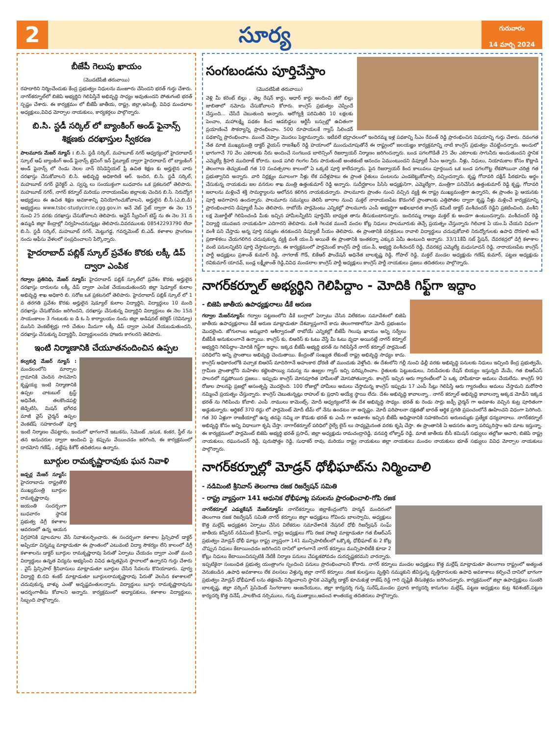2 సూర్య
గురువారం
14 మార్చి 2024
బీజేపీ గెలుపు ఖాయం
(మొదటిపేజీ తరువాయి)
రహదారిని నిర్మించేందుకు కేంద్ర ప్రభుత్వం నిధులను మంజూరు చేసిందని భరత్ గుర్తు చేశారు. నాగర్‌కర్నూల్‌లో బిజెపి అభ్యర్థిని గెలిపిస్తేనే అభివృద్ధి సాధ్యం అవుతుందని పోతుగంటి భరత్ స్పష్టం చేశారు. ఈ కార్యక్రమం లో బీజేపీ జాతీయ, రాష్ట్ర, జిల్లా,అసెంబ్లీ, వివిధ మండలాల అధ్యక్షులు,వివిధ మోర్చాల నాయకులు, కార్యకర్తలు పాల్గొన్నారు.
బి.సి. స్టడీ సర్కిల్ లో బ్యాంకింగ్ అండ్ ఫైనాన్స్ శిక్షణకు దరఖాస్తుల స్వీకరణ
పాలమూరు మేజర్ న్యూస్ : బి.సి. స్టడీ సర్కిల్, మహబూబ్ నగర్ ఆధ్వర్యంలో హైదరాబాద్ స్కూల్ ఆఫ్ బ్యాంకింగ్ అండ్ ఫైనాన్స్ ట్రెనింగ్ ఇన్ స్టిట్యూట్ ద్వారా హైదరాబాద్ లో బ్యాంకింగ్ అండ్ ఫైనాన్స్ లో రెండు నెలల నాన్ రెసిడెన్షియల్ ఫ్రీ ఉచిత శిక్షణ కు అర్హులైన వారు దరఖాస్తు చేసుకోవాలని బి.సి. అభివృద్ధి అధికారిణి ఆర్. ఇందిర, బి.సి. స్టడీ సర్కిల్, మహబూబ్ నగర్ డైరెక్టర్ ఎ. స్వప్న లు సంయుక్తంగా బుధవారం ఒక ప్రకటనలో తెలిపారు. మహబూబ్ నగర్, నాగర్ కర్నూల్ మరియు నారాయణపేట జిల్లాలకు చెందిన బి.సి. నిరుద్యోగ అభ్యర్థులు ఈ ఉచిత శిక్షణ అవకాశాన్ని వినియోగించుకోవాలని, అర్హులైన బీ.సీ.(ఎ,బి,డి) అభ్యర్థులు www.tsbc-studycircle.cgg.gov.in అనే వెబ్ సైట్ ద్వారా ఈ నెల 15 నుంచి 25 వరకు దరఖాస్తు చేసుకోవాలని తెలిపారు. ఆన్లైన్ స్క్రీనింగ్ టెస్ట్ ను ఈ నెల 31 న ఉమ్మడి జిల్లా కేంద్రాల్లో నిర్వహించనున్నట్లు తెలిపారు.వివరములకు 08542293790 లేదా బి.సి. స్టడీ సర్కిల్, మహబూబ్ నగర్, మెట్టుగడ్డ, గవర్నమెంట్ బి.ఎడ్. కళాశాల ప్రాంగణం నందు ఆఫీసు వేళలలో సంప్రదించాలని పేర్కొన్నారు.
హైదరాబాద్ పబ్లిక్ స్కూల్ ప్రవేశం కొరకు లక్కీ డిప్ ద్వారా ఎంపిక
గద్వాల ప్రతినిధి, మేజర్ న్యూస్: హైదరాబాద్ పబ్లిక్ స్కూల్‌లో ప్రవేశం కొరకు అర్హులైన దరఖాస్తు దారులను లక్కీ డిప్ ద్వారా ఎంపిక చేయబడుతుందని జిల్లా షెడ్యూల్ కులాల అభివృద్ధి శాఖ అధికారి బి. సరోజ ఒక ప్రకటనలో తెలిపారు. హైదరాబాద్ పబ్లిక్ స్కూల్ లో 1 వ తరగతి ప్రవేశం కొరకు అర్హులైన షెడ్యూల్ కులాల విద్యార్థిని, విద్యార్థులు 10 మంది దరఖాస్తు చేసుకోవడం జరిగిందని, దరఖాస్తు చేసుకున్న విద్యార్థిని విద్యార్థులు ఈ నెల 15న సాయంకాలం 3 గంటలకు ఐ డి ఓ సి కార్యాలయం నందు జిల్లా అడిషనల్ కలెక్టర్ (రెవిన్యూ) ముసిని వెంకటేశ్వర్లు గారి చేతుల మీదుగా లక్కీ డిప్ ద్వారా ఎంపిక చేయబడుతుందని, దరఖాస్తు చేసుకున్న విద్యార్థినీ, విద్యార్థులందరు హాజరు కాగలరని తెలిపారు.
ఇంటి నిర్మాణానికి చేయూతనందించిన ఉప్పల
కల్వకుర్తి మేజర్ న్యూస్ : మండలంలోని మార్చాల గ్రామానికి చెందిన సానమోని కృష్ణయ్య ఇంటి నిర్మాణానికి ఉప్పల చాటబుల్ ట్రస్ట్ అధినేత, తలకొండపల్లి జెడ్పిటిసి, మిషన్ భగీరథ మాజీ వైస్ చైర్మన్ ఉప్పల వెంకటేష్ సహకారంతో పూర్తి ఇంటి నిర్మాణం చేపట్టారు, ఇందులో భాగంగానే ఇటుకను, సిమెంట్ ,ఇసుక, కంకర, స్టీల్ ను తన అనుచరుల ద్వారా అందించి పై కప్పును వేయించడం జరిగింది, ఈ కార్యక్రమంలో దారమోని గణేష్ , వట్టేపు కిశోర్ తదితరులు ఉన్నారు.
బూర్గుల రామకృష్ణారావుకు ఘన నివాళి
జడ్చర్ల మేజర్ న్యూస్: హైదరాబాదు రాష్ట్రతొలి ముఖ్యమంత్రి బూర్గుల రామకృష్ణారావు జయంతి సందర్భంగా బుధవారం స్థానిక ప్రభుత్వ డిగ్రీ కళాశాల ఆవరణలో ఉన్న ఆయన విగ్రహానికి పూలమాల వేసి నివాళులర్పించారు. ఈ సందర్భంగా కళాశాల ప్రిన్సిపాల్ డాక్టర్ అప్పియా చిన్నమ్మ మాట్లాడుతూ ఈ ప్రాంతంలో ఎటువంటి విద్యా సౌకర్యం లేని కాలంలో డిగ్రీ కళాశాలను డాక్టర్ బూర్గుల రామకృష్ణారావు పేరుతో ఏర్పాటు చేయడం ద్వారా ఎంతో మంది విద్యార్థులు ఉన్నత విద్యను అభ్యసించి వివిధ ఉన్నతమైన స్థానాలలో ఉన్నారని గుర్తు చేశారు . వైస్ ప్రిన్సిపాల్ శ్రీనివాసులు మాట్లాడుతూ బూర్గుల చేసిన సేవలను కొనియాడారు. పూర్వ విద్యార్థి బి.రవి శంకర్ మాట్లాడుతూ బూర్గులరామకృష్ణారావు పేరుతో వెలసిన కళాశాలలో చదువుకున్న వాళ్ళు ఎంతో అదృష్టవంతులన్నారు. విద్యార్థులు బూర్గు రామకృష్ణారావును ఆదర్శంగాతీసు కోవాలని అన్నారు. కార్యక్రమంలో అధ్యాపకులు, కళాశాల విద్యార్థులు, సిబ్బంది పాల్గొన్నారు.
సంగబండను పూర్తిచేస్తాం
(మొదటిపేజీ తరువాయి)
వెళ్లి మీ కరెంట్ బిల్లు , తెల్ల రేషన్ కార్డు, ఆధార్ కార్డు అందించి జీరో బిల్లు జాబితాలో నమోదు చేసుకోవాలని కోరారు. కాంగ్రెస్ ప్రభుత్వం చెప్పిందే చేస్తుంది... చేసేదే చెబుతుంది అన్నారు. ఆరోగ్యశ్రీ పరిమితిని 10 లక్షలకు పెంచాం, మహాలక్ష్మి పథకం కింద ఆడబిడ్డలు ఆర్టీసీ బస్సుల్లో ఉచితంగా ప్రయాణించే సౌకర్యాన్ని ప్రారంభించాం. 500 రూపాయలకే గ్యాస్ సిలిండర్ పథకాన్ని ప్రారంభించాం. ముందే చెప్పాం మొదలు పెట్టామన్నారు. ఇటీవలే భద్రాచలంలో ఇందిరమ్మ ఇళ్ల పథకాన్ని సీఎం రేవంత్ రెడ్డి ప్రారంభించిన విషయాన్ని గుర్తు చేశారు. దివంగత నేత మాజీ ముఖ్యమంత్రి డాక్టర్ వైయస్ రాజశేఖర్ రెడ్డి హయాంలో ముందుచూపుతోనే ఈ రాష్ట్రంలో జలయజ్ఞం కార్యక్రమాన్ని నాటి కాంగ్రెస్ ప్రభుత్వం చేపట్టిందన్నారు. అందులో భాగంగానే 70 వేల ఎకరాలకు నీరు అందించే సంగబండ బాలెన్సింగ్ రిజర్వాయర్ నిర్మాణం జరిగిందన్నారు. బండ పగలగొడితే 25 వేల ఎకరాలకు సాగునీరు అందుతుందని స్థానిక ఎమ్మెల్యే శ్రీహరి ముదిరాజ్ కోరారు. బండ పగిలి గలగల నీరు పారుతుంటే అంతకంటే ఆనందం ఏముంటుందని డిప్యూటీ సీఎం అన్నారు. నీళ్లు, నిధులు, నియామకాల కోసం కొట్లాడి తెలంగాణ తెచ్చుకుంటే గత 10 సంవత్సరాల కాలంలో ఏ ఒక్కటి పూర్తి కాలేదన్నారు. పైన రిజర్వాయర్ కింద కాలువలు పూర్తయిన ఒక బండ పగలగొట్ట లేకపోయినా చరిత్ర గత ప్రభుత్వానిది అన్నారు. వారి నిర్లక్ష్యం మూలంగా నీళ్లు లేక పదేళ్లపాటు ఈ ప్రాంత రైతులు పంటలను ఎండబెట్టుకోవాల్సి వచ్చిందన్నారు. కృష్ణ గోదావరి దక్షిన్ పీఠభూమి అర్థం చేసుకున్న నాయకుడు జల వనరుల శాఖ మంత్రి ఉత్తంకుమార్ రెడ్డి అన్నారు. సుదీర్ఘకాలం పిసిసి అధ్యక్షునిగా, ఎమ్మెల్యేగా, మంత్రిగా పనిచేసిన ఉత్తంకుమార్ రెడ్డి కృష్ణ, గోదావరి జలాలను మళ్లించే శక్తి సామర్థ్యాలను ఆలోచన కలిగిన నాయకుడన్నారు. పాలమూరు ప్రాంతం నుంచి వచ్చిన వ్యక్తి ఈ రాష్ట్ర ముఖ్యమంత్రిగా ఉన్నారని, ఈ ప్రాంతం పై ఆయనకు పూర్తి అవగాహన ఉందన్నారు. పాలమూరు సమస్యలు తెలిసే జూరాల నుంచి మక్తల్ నారాయణపేట కొడంగల్ ప్రాంతాలకు ఎత్తిపోతల ద్వారా కృష్ణ నీళ్లు మళ్లించే కార్యక్రమాన్ని ప్రారంభించారని డిప్యూటీ సీఎం తెలిపారు. రాబోయే పార్లమెంటు ఎన్నికల్లో పాలమూరు ఎంపీ అభ్యర్థిగా అఖిలభారత కాంగ్రెస్ కమిటీ డాక్టర్ వంశీచందర్ రెడ్డిని ప్రకటించింది. వంశీని లక్ష మెజార్టీతో గెలిపించండి మీకు ఇచ్చిన హామీలన్నీటిని పూర్తిచేసే బాధ్యత తాను తీసుకుంటానన్నారు. ఇందిరమ్మ రాజ్యం మక్తల్ కు అండగా ఉంటుందన్నారు. వంశీచందర్ రెడ్డి విద్యార్థి యువజన నాయకుడిగా ఎదిగారని తెలిపారు. వంశీ గెలవక ముందే వందల కోట్ల నిధులు పాలమూరుకు తెచ్చే ప్రయత్నం చేస్తున్నారు గెలిచాక ఏ యం.పి చేయని విధంగా వంశీ పని చేస్తాడు అన్న పూర్తి నమ్మకం తనకుందని డిప్యూటీ సీయం తెలిపారు. ఈ ప్రాంతానికి పరిశ్రమలు రావాలి విద్యార్థులు చదువుకోవాలి నిరుద్యోగులకు ఉపాధి దొరకాలి అనే ప్రణాళికలు చేయగలిగిన చదువుకున్న వ్యక్తి వంశీ యం.పీ అయితే ఈ ప్రాంతానికి ఇంతకన్నా ఎక్కువ ఏమీ ఉంటుంది అన్నారు. 33/11కేవీ సబ్ స్టేషన్, దేవరకద్రలో డిగ్రీ కళాశాల వంటి పనులన్నిటిని పూర్తి చేస్తామన్నారు. ఈ కార్యక్రమంలో పార్లమెంట్ కాంగ్రెస్ పార్టీ యం.పీ, అభ్యర్థి వంశీచందర్ రెడ్డి, దేవరకద్ర ఎమ్మెల్యే మధుసూదన్ రెడ్డి, నారాయణపేట కాంగ్రెస్ పార్టీ అధ్యక్షులు ప్రశాంత్ కుమార్ రెడ్డి, నాగరాజ్ గౌడ్, బికేఆర్ ఫౌండేషన్ అధినేత బాలకృష్ణ రెడ్డి, గోపాల్ రెడ్డి, మక్తల్ మండల అధ్యక్షుడు గణేష్ కుమార్, పట్టణ అధ్యక్షుడు రవికుమార్ యాదవ్, బండ్ల లక్ష్మీకాంత్ రెడ్డి,వివిధ మండలాల కాంగ్రెస్ పార్టీ అధ్యక్షులు కాంగ్రెస్ పార్టీ నాయకులు ప్రజలు తదితరులు పాల్గొన్నారు.
నాగర్‌కర్నూల్ అభ్యర్థిని గెలిపిద్దాం - మోదికి గిఫ్ట్‌గా ఇద్దాం
- బిజెపి జాతీయ ఉపాధ్యక్షురాలు డీకే అరుణ
గద్వాల మేజర్‌న్యూస్: గద్వాల పట్టణంలోని డీకే బంగ్లాలో ఏర్పాటు చేసిన విలేకరుల సమావేశంలో బిజెపి జాతీయ ఉపాధ్యక్షురాలు డీకే అరుణ మాట్లాడుతూ దేశవ్యాప్తంగానే కాదు తెలంగాణాలోనూ మోదీ ప్రభంజనం మొదలైంది. జోగులాంబ అమ్మవారి ఆశీర్వాదంతో రాబోయే ఎన్నికల్లో బీజేపీ గెలుపు ఖాయం అన్ని సర్వేలు బీజేపీకి అనుకులంగానే ఉన్నాయి. కాంగ్రెస్ కు, బిఆరెస్ కు ఓటు వేస్తే మీ ఓటు వృధా అయినట్లే నాగర్ కర్నూల్ అభ్యర్థిని గెలిపిద్దాం–మోదికి గిఫ్ట్‌గా ఇద్దాం. ఇక్కడ బీజేపీ అభ్యర్థి భరత్ ను గెలిపిస్తేనే నాగర్ కర్నూల్ పార్లమెంట్ పరిధిలోని అన్ని ప్రాంతాలు అభివృద్ధి చెందుతాయి. కేంద్రంతో సంఖ్యత లేకుంటే రాష్ట్ర అభివృద్ధి సాధ్యం కాదు. కాంగ్రెస్ అధికారంలోకి వచ్చాక బిఆరెస్ మాదిరిగానే అహంకార ధోరణి తో ముందుకు వెళ్తోంది. ఈ దేశంలోని గల్లీ నుంచి ఢిల్లీ వరకు అభివృద్ధి పనులకు నిధులు ఇచ్చింది కేంద్ర ప్రభుత్వమే, గ్రామీణ ప్రాంతాల్లోని మహిళల కట్టెలపొయ్యి సమస్య ను ఉజ్వల గ్యాస్ ఇచ్చి పరిష్కరించాం. రైతులకు పెట్టుబడులు, నిరుపేదలకు రేషన్ బియ్యం ఇస్తున్నది మేమే, గత బిఆర్ఎస్ పాలనలో నష్టపోయిన ప్రజలు.. ఇప్పుడు కాంగ్రెస్ మోసపూరిత హామీలతో మోసపోతున్నారు. కాంగ్రెస్ ఇచ్చిన ఆరు గ్యారంటీలలో ఏ ఒక్క హామీకూడా అమలు చేయలేదు. కాంగ్రెస్ 90 రోజుల పాలనపై ప్రజల్లో అసంతృప్తి మొదలైంది. 100 రోజుల్లో హామీలు అమలు చేస్తామన్న కాంగ్రెస్ ఇప్పుడు 17 ఎంపీ సీట్లు గెలిపిస్తే ఆరు గ్యారంటీలు అమలు చేస్తామని మరోసారి నమ్మించే ప్రయత్నం చేస్తున్నారు. కాంగ్రెస్ చెబుతున్నట్లు రాహుల్ కు ప్రధాని అయ్యే స్థాయి లేదు. దేశం అభివృద్ధి కావాలన్నా.. నాగర్ కర్నూల్ అభివృద్ధి కావాలన్నా అక్కడ మోడీని ఇక్కడ భరత్ ను గెలిపించు కోవాలి. ఎంపీ .రాములు కామెంట్స్. మోదీ ఆధ్వర్యంలోనే ఈ దేశ అభివృద్ధి సాధ్యం. భరత్ కు రెండు సార్లు జడ్పీ చైర్మన్ గా అవకాశం వచ్చిన కుట్ర పూరితంగా అడ్డుకున్నారు. ఆర్టికల్ 370 రద్దు లో పార్లమెంట్ మోదీ టీమ్ లో నేను ఉండటం నా అదృష్టం. మోదీ పరిపాలనా దక్షతతో భారత్ ఆర్థిక ప్రగతి ప్రపంచంలోనే ఊహించని విధంగా పెరిగింది. గత 30 ఏళ్లుగా రాజకీయాల్లో ఉన్న తనపై నమ్మి నా కొడుకు భరత్ కు ఎంపీ గా అవకాశం ఇచ్చిన బీజేపీ అధిష్ఠానానికి సహకరించిన అరుణమ్మకు ప్రత్యేక ధన్యవాదాలు. నాగర్‌కర్నూల్ అభివృద్ధి కోసం అన్ని విధాలుగా కృషి చేస్తా. నాగార్‌కర్నూల్ పరిధిలో రైల్వే లైన్ లు సాధ్యమైనంత వరకు కృషి చేస్తా. ఈ ప్రాంతానికి ఏ అవసరం ఉన్నా పరిష్కరిస్తాం అని మాట ఇస్తున్నా. ఈ కార్యక్రమంలో పార్లమెంట్ బిజెపి అభ్యర్థి భరత్ ప్రసాద్, జిల్లా అధ్యక్షుడు రామచంద్రారెడ్డి, వనపర్తి లోక్నాథ్ రెడ్డి, మాజీ జాతీయ బీసీ కమిషన్ సభ్యులు తల్లోజు ఆచారి, బిజెపి రాష్ట్ర నాయకులు, రఘునందన్ రెడ్డి, పురుషోత్తం రెడ్డి, సుధాకర్ రావు, మరియు రాష్ట్ర నాయకులు జిల్లా నాయకులు మండల నాయకులు భూత్ సభ్యులు వివిధ మోర్చాల నాయకులు పాల్గొన్నారు.
నాగర్‌కర్నూల్లో మోడ్రన్ ధోభీఘాట్‌ను నిర్మించాలి
- నడిమింటి శ్రీనివాస్ తెలంగాణ రజక రిజర్వేషన్ సమితి
- రాష్ట్ర వ్యాప్తంగా 141 ఆధునిక ధోభీఘాట్ల పనులను ప్రారంభించాలి-గోపి రజక
నాగర్‌కర్నూల్ ఎడ్యుకేషన్ మేజర్‌న్యూస్: నాగర్‌కర్నూలు జిల్లాకేంద్రంలోని హన్మన్ మందిరంలో తెలంగాణ రజక రిజర్వేషన్ సమితి నాగర్ కర్నూలు జిల్లా అధ్యక్షులు గోవిందు బాలస్వామి, అధ్యక్షులు కొత్త మల్లేష్ అధ్యక్షతన ఏర్పాటు చేసిన విలేకరుల సమావేశానికి నేషనల్ ధోభీ రిజర్వేషన్ సంఘ్ జాతీయ కన్వీనర్ నడిమింటి శ్రీనివాస్, రాష్ట్ర అధ్యక్షులు గోపి రజక హాజరై మాట్లాడుతూ గత బీఆర్ఎస్ ప్రభుత్వం మోడ్రన్ ధోభీ ఘాట్లు రాష్ట్ర వ్యాప్తంగా 141 మున్సిపాలిటీలలో ఒక్కొక్క ధోభీఘాట్ కు 2 కోట్ల చొప్పున నిధులు కేటాయించడం జరిగిందని దానిలో భాగంగానే నాగర్ కర్నూలు మున్సిపాలిటీకి కూడా 2 కోట్లు నిధులు కేటాయించినప్పటికి నేటికీ నిర్మాణ పనులు చేపట్టకపోవడం దురదృష్టకరమని వారన్నారు. ఇప్పటికైనా సంబంధిత ప్రభుత్వ యంత్రాంగం స్పందించి పనులు ప్రారంభించాలని కోరారు. నాగర్ కర్నూలు మండల అధ్యక్షులు కొత్త మల్లేష్ మాట్లాడుతూ తెలంగాణ రాష్ట్రంలో అత్యంత వెనుకబడిన ,ఉపాధి అవకాశాలు లేక వలసలు వెళ్తున్న జిల్లా నాగర్ కర్నూలు .రజక కులస్తులు వృత్తిని నమ్ముకుని జీవిస్తున్న వృత్తిదారులకు ఉపాధి అవకాశాలు కల్పించే దానిలో భాగంగా ప్రభుత్వం మోడ్రన్ ధోభీఘాట్ లను తక్షణమే నిర్మించాలని స్థానిక ఎమ్మెల్యే డాక్టర్ కూచుకుళ్ల రాజేష్ రెడ్డి గారి దృష్టికి తీసుకెళ్లడం జరిగిందన్నారు. కార్యక్రమంలో జిల్లా ఉపాధ్యక్షులు సుంకరి బాలకృష్ణ, జిల్లా వర్కింగ్ ప్రెసిడెంట్ సింగరాజుల ఆంజనేయులు, జిల్లా కార్యదర్శి గున్న సురేష్,మండల ప్రధాన కార్యదర్శి కానుగుల మల్లేష్, పట్టణ అధ్యక్షులు కుట్ర శివశంకర్,పట్టణ కార్యదర్శి కొత్త దినేష్ ,పాలకొండ నర్సిములు, గున్న ముత్యాలు,ఆవంచ శాంతయ్య తదితరులు పాల్గొన్నారు.